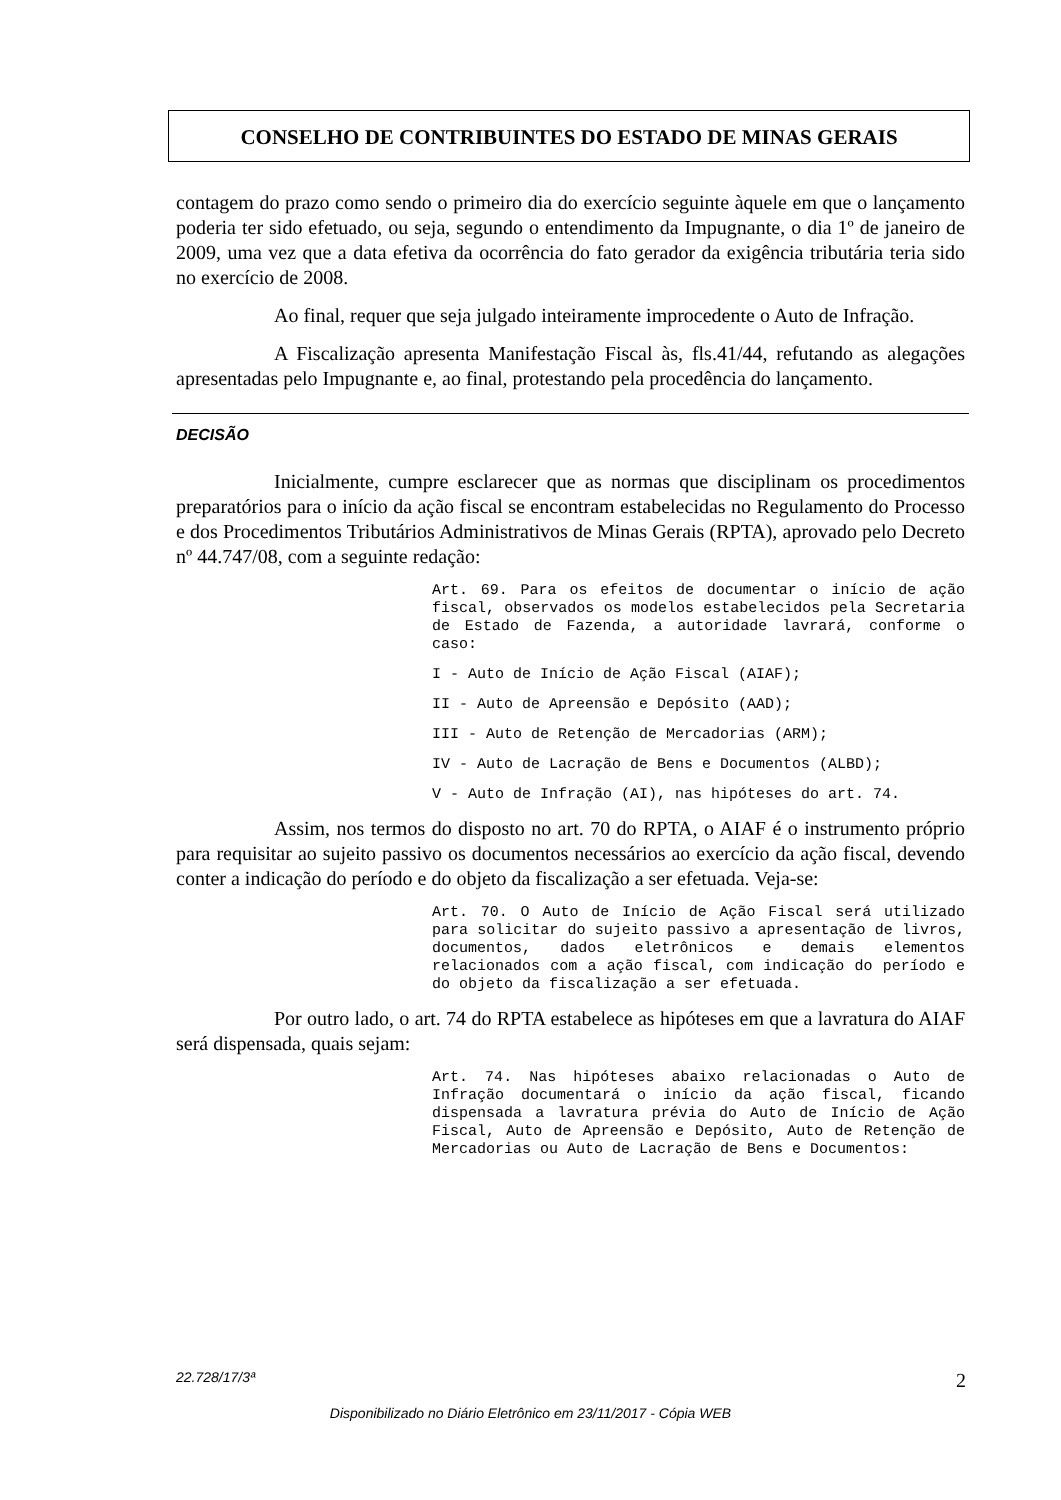CONSELHO DE CONTRIBUINTES DO ESTADO DE MINAS GERAIS
contagem do prazo como sendo o primeiro dia do exercício seguinte àquele em que o lançamento poderia ter sido efetuado, ou seja, segundo o entendimento da Impugnante, o dia 1º de janeiro de 2009, uma vez que a data efetiva da ocorrência do fato gerador da exigência tributária teria sido no exercício de 2008.
Ao final, requer que seja julgado inteiramente improcedente o Auto de Infração.
A Fiscalização apresenta Manifestação Fiscal às, fls.41/44, refutando as alegações apresentadas pelo Impugnante e, ao final, protestando pela procedência do lançamento.
DECISÃO
Inicialmente, cumpre esclarecer que as normas que disciplinam os procedimentos preparatórios para o início da ação fiscal se encontram estabelecidas no Regulamento do Processo e dos Procedimentos Tributários Administrativos de Minas Gerais (RPTA), aprovado pelo Decreto nº 44.747/08, com a seguinte redação:
Art. 69. Para os efeitos de documentar o início de ação fiscal, observados os modelos estabelecidos pela Secretaria de Estado de Fazenda, a autoridade lavrará, conforme o caso:
I - Auto de Início de Ação Fiscal (AIAF);
II - Auto de Apreensão e Depósito (AAD);
III - Auto de Retenção de Mercadorias (ARM);
IV - Auto de Lacração de Bens e Documentos (ALBD);
V - Auto de Infração (AI), nas hipóteses do art. 74.
Assim, nos termos do disposto no art. 70 do RPTA, o AIAF é o instrumento próprio para requisitar ao sujeito passivo os documentos necessários ao exercício da ação fiscal, devendo conter a indicação do período e do objeto da fiscalização a ser efetuada. Veja-se:
Art. 70. O Auto de Início de Ação Fiscal será utilizado para solicitar do sujeito passivo a apresentação de livros, documentos, dados eletrônicos e demais elementos relacionados com a ação fiscal, com indicação do período e do objeto da fiscalização a ser efetuada.
Por outro lado, o art. 74 do RPTA estabelece as hipóteses em que a lavratura do AIAF será dispensada, quais sejam:
Art. 74. Nas hipóteses abaixo relacionadas o Auto de Infração documentará o início da ação fiscal, ficando dispensada a lavratura prévia do Auto de Início de Ação Fiscal, Auto de Apreensão e Depósito, Auto de Retenção de Mercadorias ou Auto de Lacração de Bens e Documentos:
22.728/17/3ª 2
Disponibilizado no Diário Eletrônico em 23/11/2017 - Cópia WEB